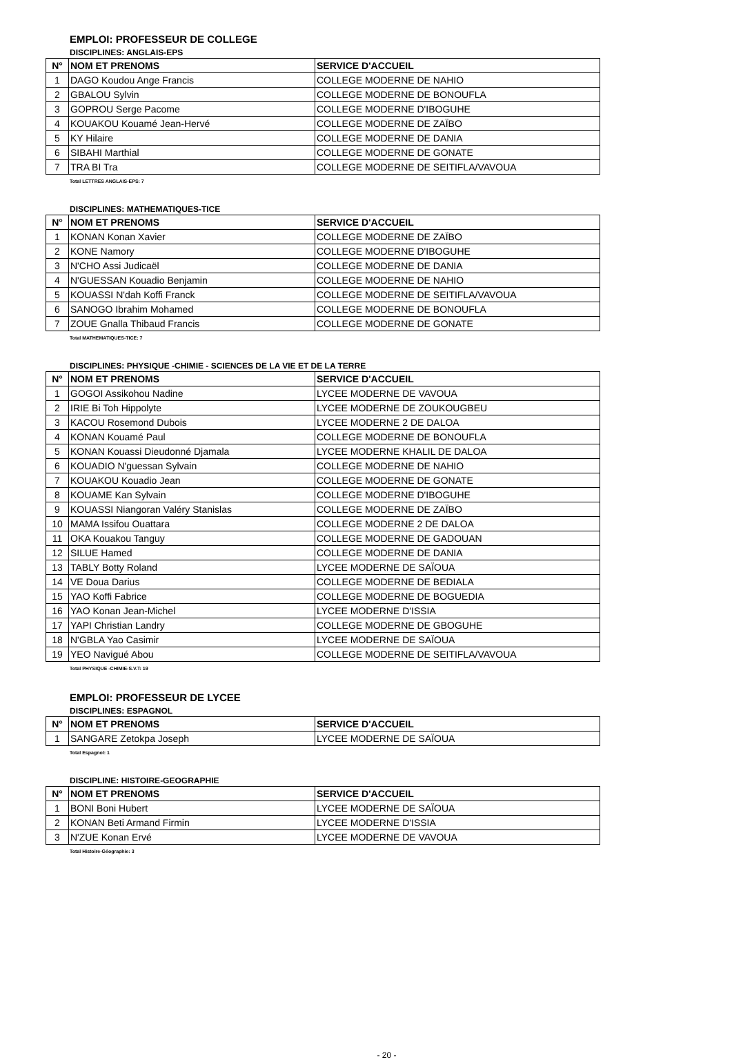EMPLOI: PROFESSEUR DE COLLEGE
DISCIPLINES: ANGLAIS-EPS
| N° | NOM ET PRENOMS | SERVICE D'ACCUEIL |
| --- | --- | --- |
| 1 | DAGO Koudou Ange Francis | COLLEGE MODERNE DE NAHIO |
| 2 | GBALOU Sylvin | COLLEGE MODERNE DE BONOUFLA |
| 3 | GOPROU Serge Pacome | COLLEGE MODERNE D'IBOGUHE |
| 4 | KOUAKOU Kouamé Jean-Hervé | COLLEGE MODERNE DE ZAÏBO |
| 5 | KY Hilaire | COLLEGE MODERNE DE DANIA |
| 6 | SIBAHI Marthial | COLLEGE MODERNE DE GONATE |
| 7 | TRA BI Tra | COLLEGE MODERNE DE SEITIFLA/VAVOUA |
Total LETTRES ANGLAIS-EPS: 7
DISCIPLINES: MATHEMATIQUES-TICE
| N° | NOM ET PRENOMS | SERVICE D'ACCUEIL |
| --- | --- | --- |
| 1 | KONAN Konan Xavier | COLLEGE MODERNE DE ZAÏBO |
| 2 | KONE Namory | COLLEGE MODERNE D'IBOGUHE |
| 3 | N'CHO Assi Judicaël | COLLEGE MODERNE DE DANIA |
| 4 | N'GUESSAN Kouadio Benjamin | COLLEGE MODERNE DE NAHIO |
| 5 | KOUASSI N'dah Koffi Franck | COLLEGE MODERNE DE SEITIFLA/VAVOUA |
| 6 | SANOGO Ibrahim Mohamed | COLLEGE MODERNE DE BONOUFLA |
| 7 | ZOUE Gnalla Thibaud Francis | COLLEGE MODERNE DE GONATE |
Total MATHEMATIQUES-TICE: 7
DISCIPLINES: PHYSIQUE -CHIMIE - SCIENCES DE LA VIE ET DE LA TERRE
| N° | NOM ET PRENOMS | SERVICE D'ACCUEIL |
| --- | --- | --- |
| 1 | GOGOI Assikohou Nadine | LYCEE MODERNE DE VAVOUA |
| 2 | IRIE Bi Toh Hippolyte | LYCEE MODERNE DE ZOUKOUGBEU |
| 3 | KACOU Rosemond Dubois | LYCEE MODERNE 2 DE DALOA |
| 4 | KONAN Kouamé Paul | COLLEGE MODERNE DE BONOUFLA |
| 5 | KONAN Kouassi Dieudonné Djamala | LYCEE MODERNE KHALIL DE DALOA |
| 6 | KOUADIO N'guessan Sylvain | COLLEGE MODERNE DE NAHIO |
| 7 | KOUAKOU Kouadio Jean | COLLEGE MODERNE DE GONATE |
| 8 | KOUAME Kan Sylvain | COLLEGE MODERNE D'IBOGUHE |
| 9 | KOUASSI Niangoran Valéry Stanislas | COLLEGE MODERNE DE ZAÏBO |
| 10 | MAMA Issifou Ouattara | COLLEGE MODERNE 2 DE DALOA |
| 11 | OKA Kouakou Tanguy | COLLEGE MODERNE DE GADOUAN |
| 12 | SILUE Hamed | COLLEGE MODERNE DE DANIA |
| 13 | TABLY Botty Roland | LYCEE MODERNE DE SAÏOUA |
| 14 | VE Doua Darius | COLLEGE MODERNE DE BEDIALA |
| 15 | YAO Koffi Fabrice | COLLEGE MODERNE DE BOGUEDIA |
| 16 | YAO Konan Jean-Michel | LYCEE MODERNE D'ISSIA |
| 17 | YAPI Christian Landry | COLLEGE MODERNE DE GBOGUHE |
| 18 | N'GBLA Yao Casimir | LYCEE MODERNE DE SAÏOUA |
| 19 | YEO Navigué Abou | COLLEGE MODERNE DE SEITIFLA/VAVOUA |
Total PHYSIQUE -CHIMIE-S.V.T: 19
EMPLOI: PROFESSEUR DE LYCEE
DISCIPLINES: ESPAGNOL
| N° | NOM ET PRENOMS | SERVICE D'ACCUEIL |
| --- | --- | --- |
| 1 | SANGARE Zetokpa Joseph | LYCEE MODERNE DE SAÏOUA |
Total Espagnol: 1
DISCIPLINE: HISTOIRE-GEOGRAPHIE
| N° | NOM ET PRENOMS | SERVICE D'ACCUEIL |
| --- | --- | --- |
| 1 | BONI Boni Hubert | LYCEE MODERNE DE SAÏOUA |
| 2 | KONAN Beti Armand Firmin | LYCEE MODERNE D'ISSIA |
| 3 | N'ZUE Konan Ervé | LYCEE MODERNE DE VAVOUA |
Total Histoire-Géographie: 3
- 20 -